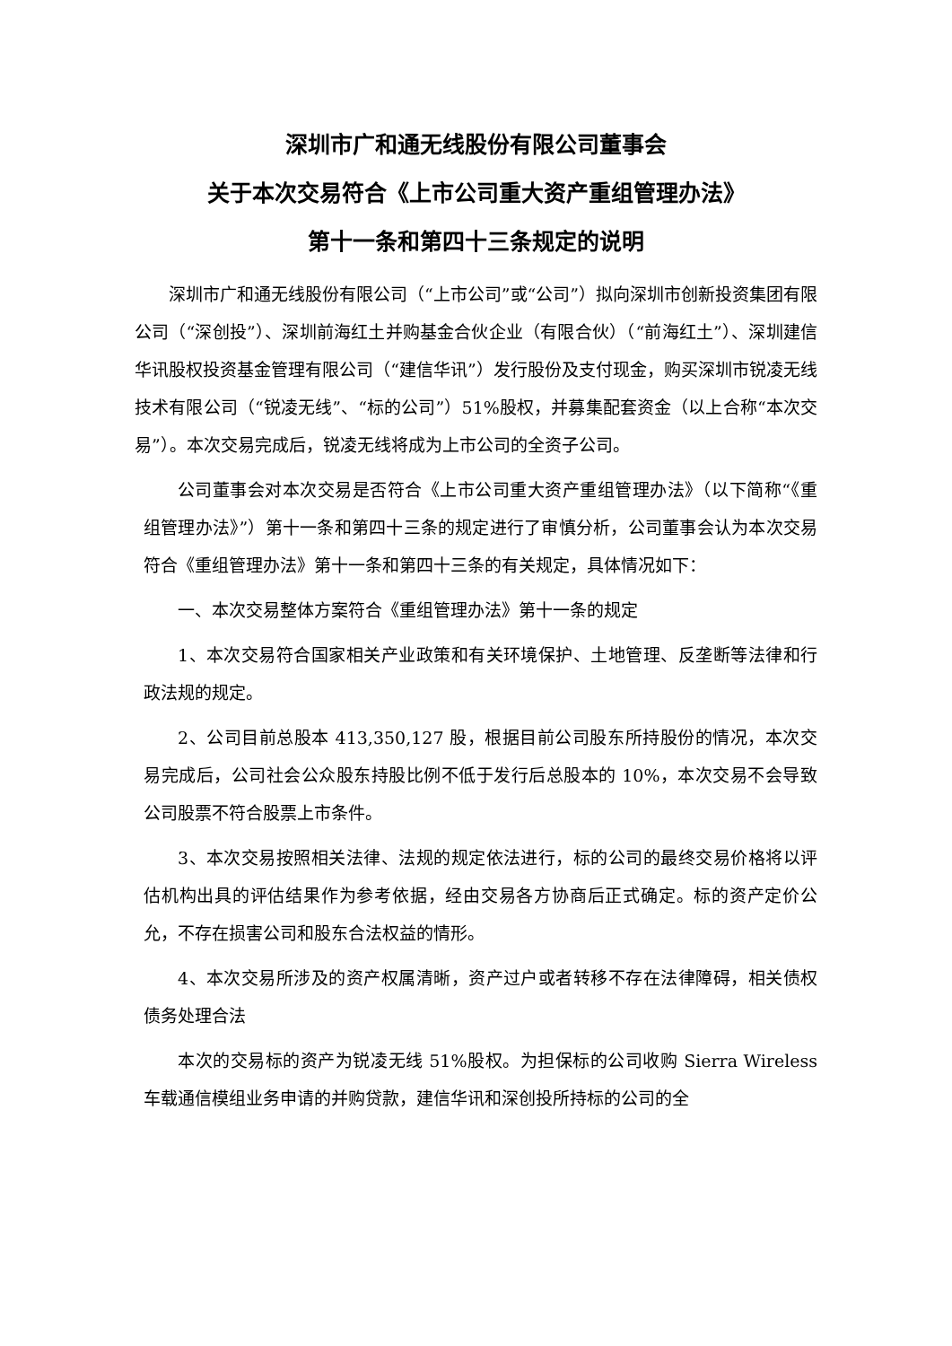深圳市广和通无线股份有限公司董事会
关于本次交易符合《上市公司重大资产重组管理办法》
第十一条和第四十三条规定的说明
深圳市广和通无线股份有限公司（“上市公司”或“公司”）拟向深圳市创新投资集团有限公司（“深创投”）、深圳前海红土并购基金合伙企业（有限合伙）（“前海红土”）、深圳建信华讯股权投资基金管理有限公司（“建信华讯”）发行股份及支付现金，购买深圳市锐凌无线技术有限公司（“锐凌无线”、“标的公司”）51%股权，并募集配套资金（以上合称“本次交易”）。本次交易完成后，锐凌无线将成为上市公司的全资子公司。
公司董事会对本次交易是否符合《上市公司重大资产重组管理办法》（以下简称“《重组管理办法》”）第十一条和第四十三条的规定进行了审慎分析，公司董事会认为本次交易符合《重组管理办法》第十一条和第四十三条的有关规定，具体情况如下：
一、本次交易整体方案符合《重组管理办法》第十一条的规定
1、本次交易符合国家相关产业政策和有关环境保护、土地管理、反垄断等法律和行政法规的规定。
2、公司目前总股本 413,350,127 股，根据目前公司股东所持股份的情况，本次交易完成后，公司社会公众股东持股比例不低于发行后总股本的 10%，本次交易不会导致公司股票不符合股票上市条件。
3、本次交易按照相关法律、法规的规定依法进行，标的公司的最终交易价格将以评估机构出具的评估结果作为参考依据，经由交易各方协商后正式确定。标的资产定价公允，不存在损害公司和股东合法权益的情形。
4、本次交易所涉及的资产权属清晰，资产过户或者转移不存在法律障碍，相关债权债务处理合法
本次的交易标的资产为锐凌无线 51%股权。为担保标的公司收购 Sierra Wireless 车载通信模组业务申请的并购贷款，建信华讯和深创投所持标的公司的全